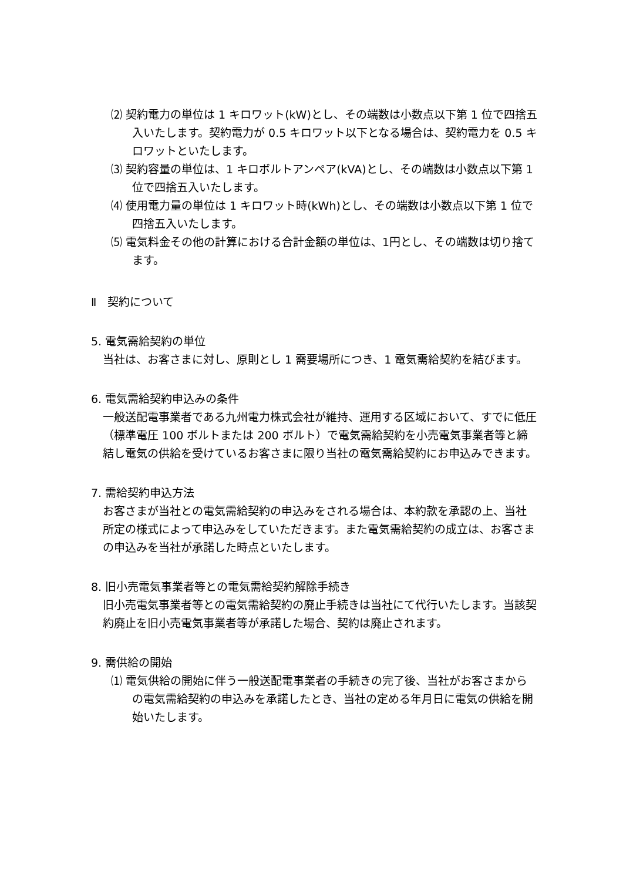⑵ 契約電力の単位は 1 キロワット(kW)とし、その端数は小数点以下第 1 位で四捨五入いたします。契約電力が 0.5 キロワット以下となる場合は、契約電力を 0.5 キロワットといたします。
⑶ 契約容量の単位は、1 キロボルトアンペア(kVA)とし、その端数は小数点以下第 1 位で四捨五入いたします。
⑷ 使用電力量の単位は 1 キロワット時(kWh)とし、その端数は小数点以下第 1 位で四捨五入いたします。
⑸ 電気料金その他の計算における合計金額の単位は、1円とし、その端数は切り捨てます。
Ⅱ　契約について
5. 電気需給契約の単位
当社は、お客さまに対し、原則とし 1 需要場所につき、1 電気需給契約を結びます。
6. 電気需給契約申込みの条件
一般送配電事業者である九州電力株式会社が維持、運用する区域において、すでに低圧（標準電圧 100 ボルトまたは 200 ボルト）で電気需給契約を小売電気事業者等と締結し電気の供給を受けているお客さまに限り当社の電気需給契約にお申込みできます。
7. 需給契約申込方法
お客さまが当社との電気需給契約の申込みをされる場合は、本約款を承認の上、当社所定の様式によって申込みをしていただきます。また電気需給契約の成立は、お客さまの申込みを当社が承諾した時点といたします。
8. 旧小売電気事業者等との電気需給契約解除手続き
旧小売電気事業者等との電気需給契約の廃止手続きは当社にて代行いたします。当該契約廃止を旧小売電気事業者等が承諾した場合、契約は廃止されます。
9. 需供給の開始
⑴ 電気供給の開始に伴う一般送配電事業者の手続きの完了後、当社がお客さまからの電気需給契約の申込みを承諾したとき、当社の定める年月日に電気の供給を開始いたします。